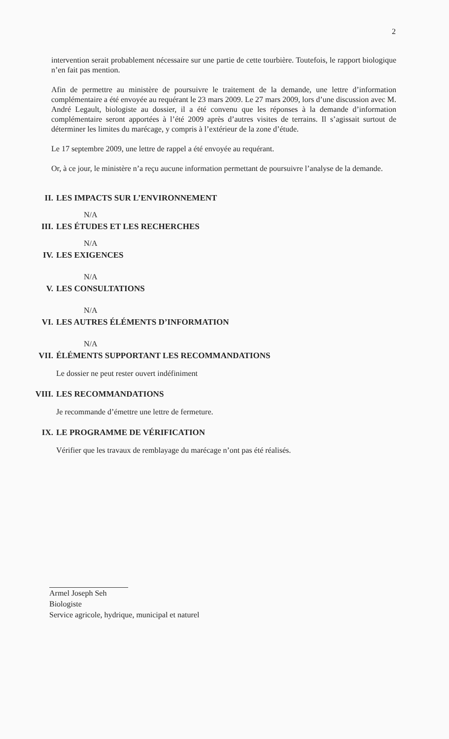2
intervention serait probablement nécessaire sur une partie de cette tourbière. Toutefois, le rapport biologique n’en fait pas mention.
Afin de permettre au ministère de poursuivre le traitement de la demande, une lettre d’information complémentaire a été envoyée au requérant le 23 mars 2009. Le 27 mars 2009, lors d’une discussion avec M. André Legault, biologiste au dossier, il a été convenu que les réponses à la demande d’information complémentaire seront apportées à l’été 2009 après d’autres visites de terrains. Il s’agissait surtout de déterminer les limites du marécage, y compris à l’extérieur de la zone d’étude.
Le 17 septembre 2009, une lettre de rappel a été envoyée au requérant.
Or, à ce jour, le ministère n’a reçu aucune information permettant de poursuivre l’analyse de la demande.
II. LES IMPACTS SUR L’ENVIRONNEMENT
N/A
III. LES ÉTUDES ET LES RECHERCHES
N/A
IV. LES EXIGENCES
N/A
V. LES CONSULTATIONS
N/A
VI. LES AUTRES ÉLÉMENTS D’INFORMATION
N/A
VII. ÉLÉMENTS SUPPORTANT LES RECOMMANDATIONS
Le dossier ne peut rester ouvert indéfiniment
VIII. LES RECOMMANDATIONS
Je recommande d’émettre une lettre de fermeture.
IX. LE PROGRAMME DE VÉRIFICATION
Vérifier que les travaux de remblayage du marécage n’ont pas été réalisés.
Armel Joseph Seh
Biologiste
Service agricole, hydrique, municipal et naturel